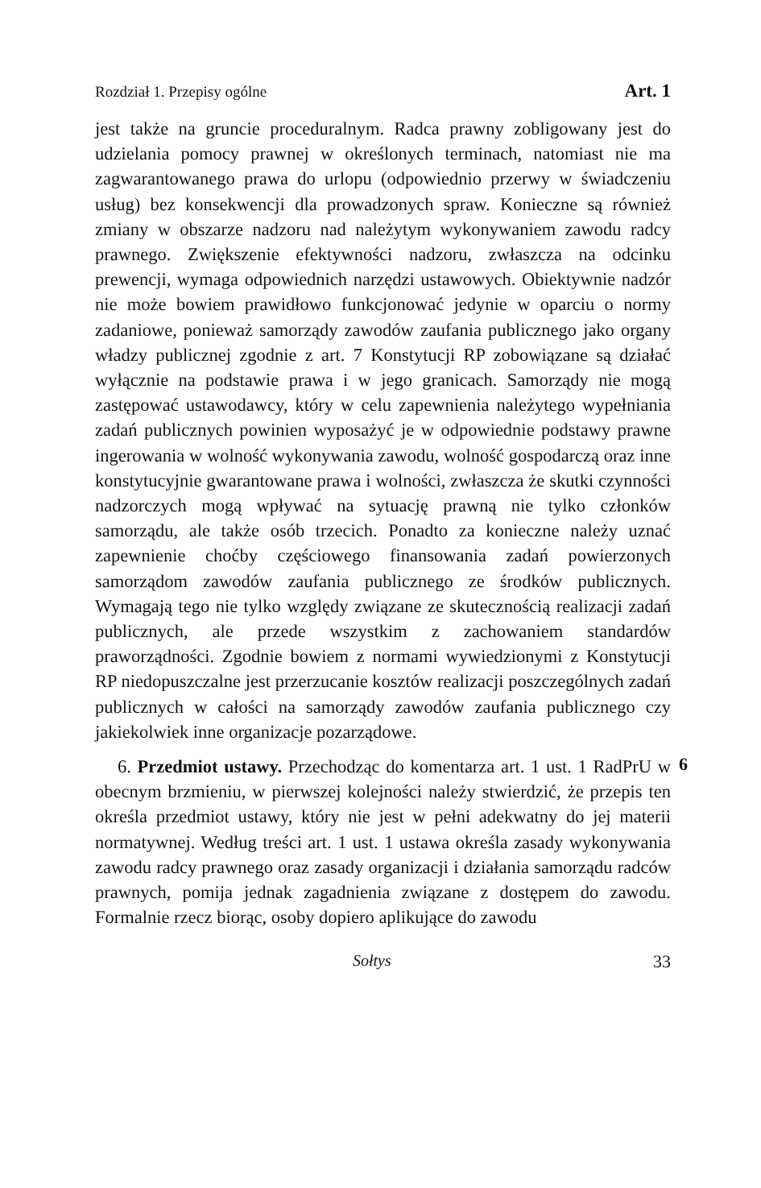Rozdział 1. Przepisy ogólne Art. 1
jest także na gruncie proceduralnym. Radca prawny zobligowany jest do udzielania pomocy prawnej w określonych terminach, natomiast nie ma zagwarantowanego prawa do urlopu (odpowiednio przerwy w świadczeniu usług) bez konsekwencji dla prowadzonych spraw. Konieczne są również zmiany w obszarze nadzoru nad należytym wykonywaniem zawodu radcy prawnego. Zwiększenie efektywności nadzoru, zwłaszcza na odcinku prewencji, wymaga odpowiednich narzędzi ustawowych. Obiektywnie nadzór nie może bowiem prawidłowo funkcjonować jedynie w oparciu o normy zadaniowe, ponieważ samorządy zawodów zaufania publicznego jako organy władzy publicznej zgodnie z art. 7 Konstytucji RP zobowiązane są działać wyłącznie na podstawie prawa i w jego granicach. Samorządy nie mogą zastępować ustawodawcy, który w celu zapewnienia należytego wypełniania zadań publicznych powinien wyposażyć je w odpowiednie podstawy prawne ingerowania w wolność wykonywania zawodu, wolność gospodarczą oraz inne konstytucyjnie gwarantowane prawa i wolności, zwłaszcza że skutki czynności nadzorczych mogą wpływać na sytuację prawną nie tylko członków samorządu, ale także osób trzecich. Ponadto za konieczne należy uznać zapewnienie choćby częściowego finansowania zadań powierzonych samorządom zawodów zaufania publicznego ze środków publicznych. Wymagają tego nie tylko względy związane ze skutecznością realizacji zadań publicznych, ale przede wszystkim z zachowaniem standardów praworządności. Zgodnie bowiem z normami wywiedzionymi z Konstytucji RP niedopuszczalne jest przerzucanie kosztów realizacji poszczególnych zadań publicznych w całości na samorządy zawodów zaufania publicznego czy jakiekolwiek inne organizacje pozarządowe.
6. Przedmiot ustawy. Przechodząc do komentarza art. 1 ust. 1 RadPrU w obecnym brzmieniu, w pierwszej kolejności należy stwierdzić, że przepis ten określa przedmiot ustawy, który nie jest w pełni adekwatny do jej materii normatywnej. Według treści art. 1 ust. 1 ustawa określa zasady wykonywania zawodu radcy prawnego oraz zasady organizacji i działania samorządu radców prawnych, pomija jednak zagadnienia związane z dostępem do zawodu. Formalnie rzecz biorąc, osoby dopiero aplikujące do zawodu
6
Sołtys 33